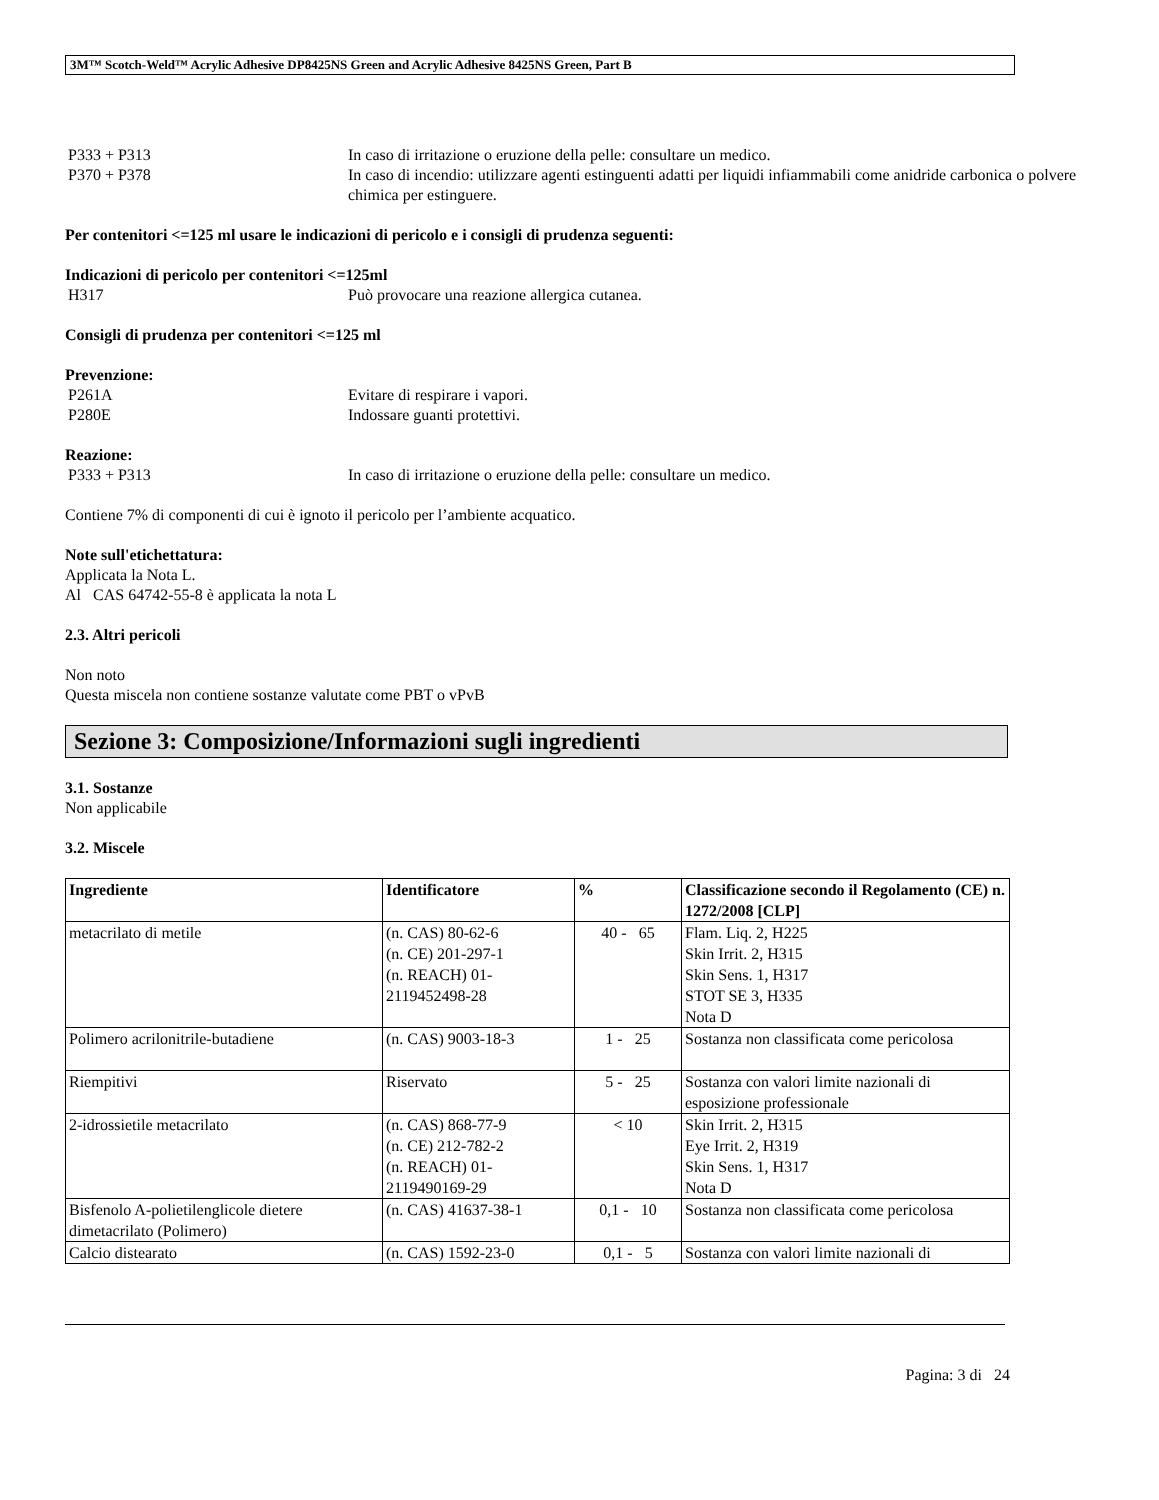3M™ Scotch-Weld™ Acrylic Adhesive DP8425NS Green and Acrylic Adhesive 8425NS Green, Part B
P333 + P313 In caso di irritazione o eruzione della pelle: consultare un medico.
P370 + P378 In caso di incendio: utilizzare agenti estinguenti adatti per liquidi infiammabili come anidride carbonica o polvere chimica per estinguere.
Per contenitori <=125 ml usare le indicazioni di pericolo e i consigli di prudenza seguenti:
Indicazioni di pericolo per contenitori <=125ml
H317 Può provocare una reazione allergica cutanea.
Consigli di prudenza per contenitori <=125 ml
Prevenzione:
P261A Evitare di respirare i vapori.
P280E Indossare guanti protettivi.
Reazione:
P333 + P313 In caso di irritazione o eruzione della pelle: consultare un medico.
Contiene 7% di componenti di cui è ignoto il pericolo per l’ambiente acquatico.
Note sull'etichettatura:
Applicata la Nota L.
Al CAS 64742-55-8 è applicata la nota L
2.3. Altri pericoli
Non noto
Questa miscela non contiene sostanze valutate come PBT o vPvB
Sezione 3: Composizione/Informazioni sugli ingredienti
3.1. Sostanze
Non applicabile
3.2. Miscele
| Ingrediente | Identificatore | % | Classificazione secondo il Regolamento (CE) n. 1272/2008 [CLP] |
| --- | --- | --- | --- |
| metacrilato di metile | (n. CAS) 80-62-6 (n. CE) 201-297-1 (n. REACH) 01-2119452498-28 | 40 - 65 | Flam. Liq. 2, H225 Skin Irrit. 2, H315 Skin Sens. 1, H317 STOT SE 3, H335 Nota D |
| Polimero acrilonitrile-butadiene | (n. CAS) 9003-18-3 | 1 - 25 | Sostanza non classificata come pericolosa |
| Riempitivi | Riservato | 5 - 25 | Sostanza con valori limite nazionali di esposizione professionale |
| 2-idrossietile metacrilato | (n. CAS) 868-77-9 (n. CE) 212-782-2 (n. REACH) 01-2119490169-29 | < 10 | Skin Irrit. 2, H315 Eye Irrit. 2, H319 Skin Sens. 1, H317 Nota D |
| Bisfenolo A-polietilenglicole dietere dimetacrilato (Polimero) | (n. CAS) 41637-38-1 | 0,1 - 10 | Sostanza non classificata come pericolosa |
| Calcio distearato | (n. CAS) 1592-23-0 | 0,1 - 5 | Sostanza con valori limite nazionali di |
Pagina: 3 di 24